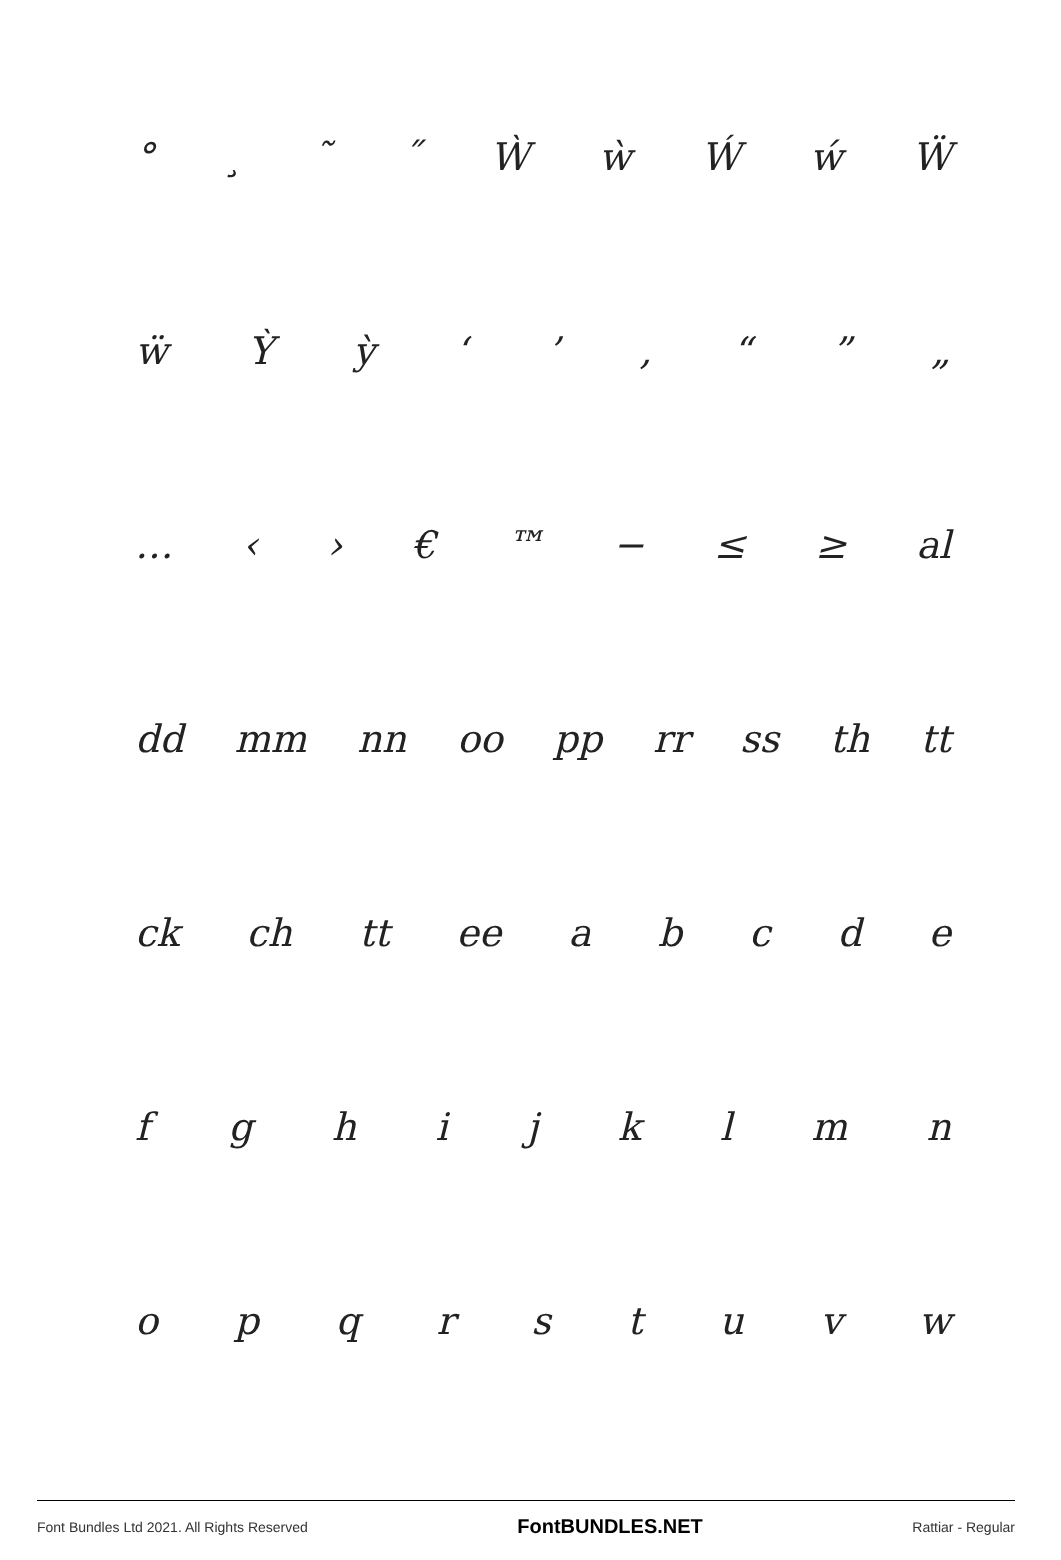° ¸ ˜ ˝ ẀẁẂẃẄ
ẅỲỳ ‘’ ‚ “” „
… ‹ › € ™ − ≤ ≥ al
dd mm nn oo pp rr ss th tt
ck ch tt ee abcde
fghijklmn
opqrstuvw
Font Bundles Ltd 2021. All Rights Reserved FontBUNDLES.NET Rattiar - Regular